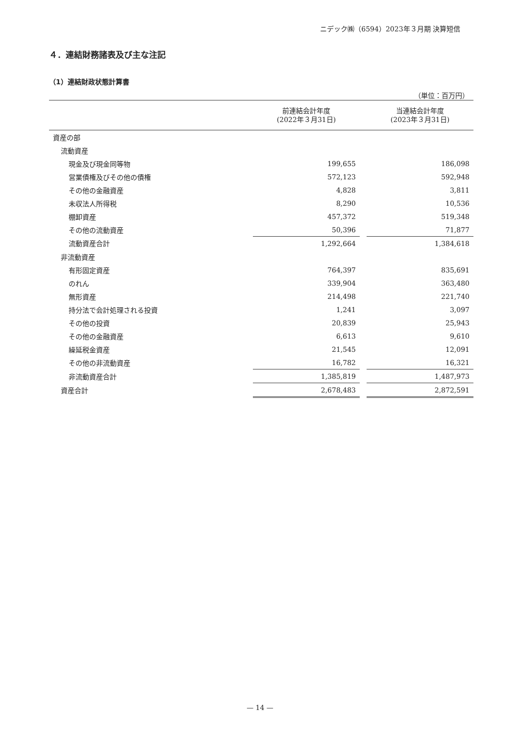ニデック㈱（6594）2023年３月期 決算短信
４．連結財務諸表及び主な注記
（1）連結財政状態計算書
（単位：百万円）
| | 前連結会計年度 (2022年３月31日) | | 当連結会計年度 (2023年３月31日) |
| --- | --- | --- | --- |
| 資産の部 | | | |
| 流動資産 | | | |
| 現金及び現金同等物 | 199,655 | | 186,098 |
| 営業債権及びその他の債権 | 572,123 | | 592,948 |
| その他の金融資産 | 4,828 | | 3,811 |
| 未収法人所得税 | 8,290 | | 10,536 |
| 棚卸資産 | 457,372 | | 519,348 |
| その他の流動資産 | 50,396 | | 71,877 |
| 流動資産合計 | 1,292,664 | | 1,384,618 |
| 非流動資産 | | | |
| 有形固定資産 | 764,397 | | 835,691 |
| のれん | 339,904 | | 363,480 |
| 無形資産 | 214,498 | | 221,740 |
| 持分法で会計処理される投資 | 1,241 | | 3,097 |
| その他の投資 | 20,839 | | 25,943 |
| その他の金融資産 | 6,613 | | 9,610 |
| 繰延税金資産 | 21,545 | | 12,091 |
| その他の非流動資産 | 16,782 | | 16,321 |
| 非流動資産合計 | 1,385,819 | | 1,487,973 |
| 資産合計 | 2,678,483 | | 2,872,591 |
— 14 —